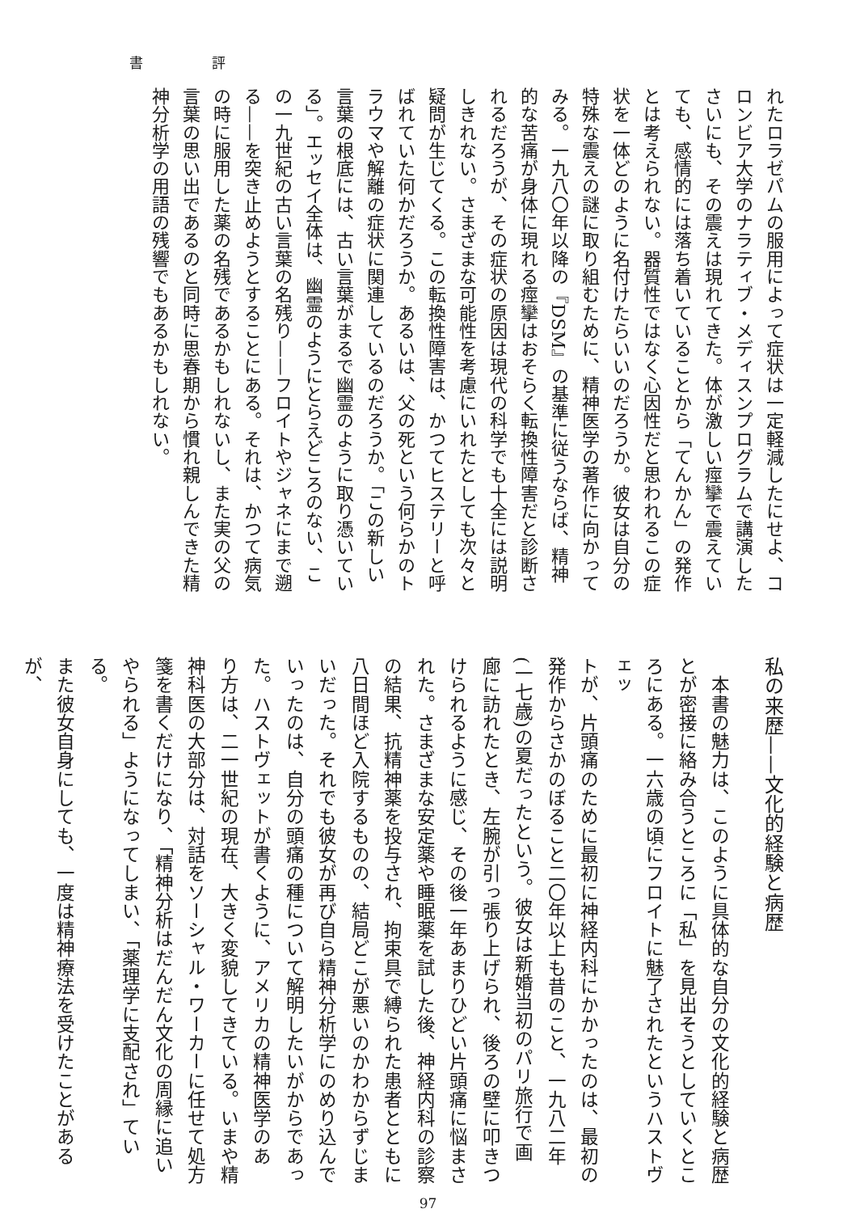書 評
れたロラゼパムの服用によって症状は一定軽減したにせよ、コ
ロンビア大学のナラティブ・メディスンプログラムで講演した
さいにも、その震えは現れてきた。体が激しい痙攣で震えてい
ても、感情的には落ち着いていることから「てんかん」の発作
とは考えられない。器質性ではなく心因性だと思われるこの症
状を一体どのように名付けたらいいのだろうか。彼女は自分の
特殊な震えの謎に取り組むために、精神医学の著作に向かって
みる。一九八〇年以降の『DSM』の基準に従うならば、精神
的な苦痛が身体に現れる痙攣はおそらく転換性障害だと診断さ
れるだろうが、その症状の原因は現代の科学でも十全には説明
しきれない。さまざまな可能性を考慮にいれたとしても次々と
疑問が生じてくる。この転換性障害は、かつてヒステリーと呼
ばれていた何かだろうか。あるいは、父の死という何らかのト
ラウマや解離の症状に関連しているのだろうか。「この新しい
言葉の根底には、古い言葉がまるで幽霊のように取り憑いてい
る」。エッセイ全体は、幽霊のようにとらえどころのない、こ
の一九世紀の古い言葉の名残り——フロイトやジャネにまで遡
る——を突き止めようとすることにある。それは、かつて病気
の時に服用した薬の名残であるかもしれないし、また実の父の
言葉の思い出であるのと同時に思春期から慣れ親しんできた精
神分析学の用語の残響でもあるかもしれない。
私の来歴——文化的経験と病歴
　本書の魅力は、このように具体的な自分の文化的経験と病歴
とが密接に絡み合うところに「私」を見出そうとしていくとこ
ろにある。一六歳の頃にフロイトに魅了されたというハストヴェッ
トが、片頭痛のために最初に神経内科にかかったのは、最初の
発作からさかのぼること二〇年以上も昔のこと、一九八二年
(一七歳)の夏だったという。彼女は新婚当初のパリ旅行で画
廊に訪れたとき、左腕が引っ張り上げられ、後ろの壁に叩きつ
けられるように感じ、その後一年あまりひどい片頭痛に悩まさ
れた。さまざまな安定薬や睡眠薬を試した後、神経内科の診察
の結果、抗精神薬を投与され、拘束具で縛られた患者とともに
八日間ほど入院するものの、結局どこが悪いのかわからずじま
いだった。それでも彼女が再び自ら精神分析学にのめり込んで
いったのは、自分の頭痛の種について解明したいがからであっ
た。ハストヴェットが書くように、アメリカの精神医学のあ
り方は、二一世紀の現在、大きく変貌してきている。いまや精
神科医の大部分は、対話をソーシャル・ワーカーに任せて処方
箋を書くだけになり、「精神分析はだんだん文化の周縁に追い
やられる」ようになってしまい、「薬理学に支配され」ている。
また彼女自身にしても、一度は精神療法を受けたことがあるが、
97